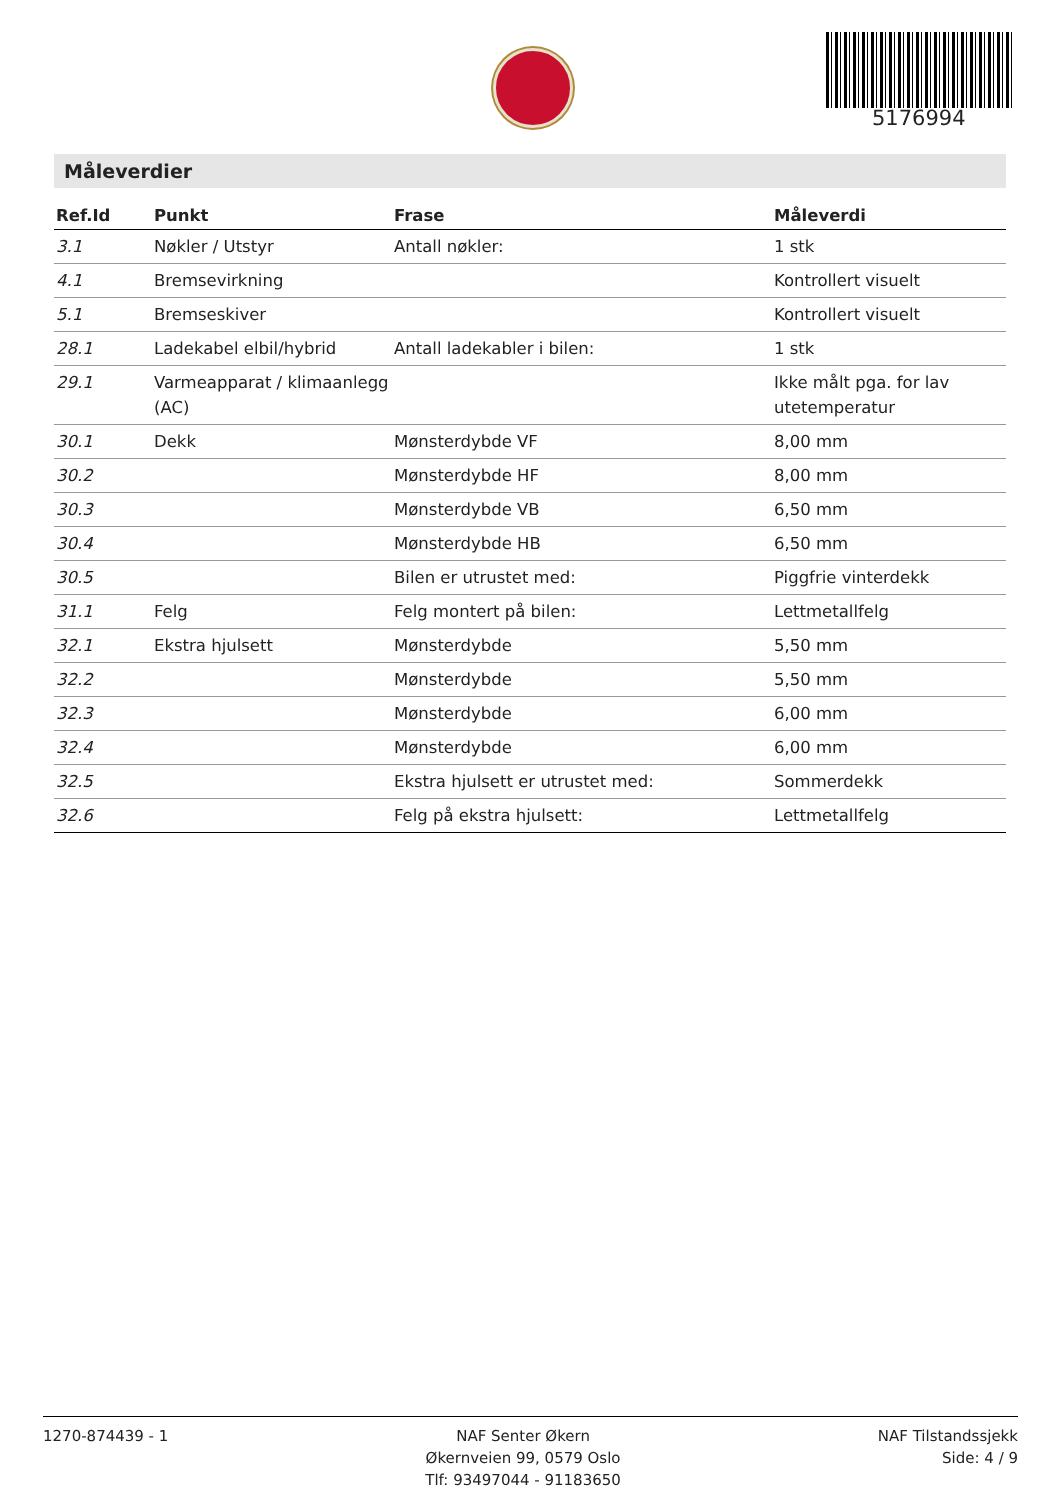5176994
Måleverdier
| Ref.Id | Punkt | Frase | Måleverdi |
| --- | --- | --- | --- |
| 3.1 | Nøkler / Utstyr | Antall nøkler: | 1 stk |
| 4.1 | Bremsevirkning | | Kontrollert visuelt |
| 5.1 | Bremseskiver | | Kontrollert visuelt |
| 28.1 | Ladekabel elbil/hybrid | Antall ladekabler i bilen: | 1 stk |
| 29.1 | Varmeapparat / klimaanlegg (AC) | | Ikke målt pga. for lav utetemperatur |
| 30.1 | Dekk | Mønsterdybde VF | 8,00 mm |
| 30.2 | | Mønsterdybde HF | 8,00 mm |
| 30.3 | | Mønsterdybde VB | 6,50 mm |
| 30.4 | | Mønsterdybde HB | 6,50 mm |
| 30.5 | | Bilen er utrustet med: | Piggfrie vinterdekk |
| 31.1 | Felg | Felg montert på bilen: | Lettmetallfelg |
| 32.1 | Ekstra hjulsett | Mønsterdybde | 5,50 mm |
| 32.2 | | Mønsterdybde | 5,50 mm |
| 32.3 | | Mønsterdybde | 6,00 mm |
| 32.4 | | Mønsterdybde | 6,00 mm |
| 32.5 | | Ekstra hjulsett er utrustet med: | Sommerdekk |
| 32.6 | | Felg på ekstra hjulsett: | Lettmetallfelg |
1270-874439 - 1 NAF Senter Økern
Økernveien 99, 0579 Oslo
Tlf: 93497044 - 91183650
NAF Tilstandssjekk
Side: 4 / 9